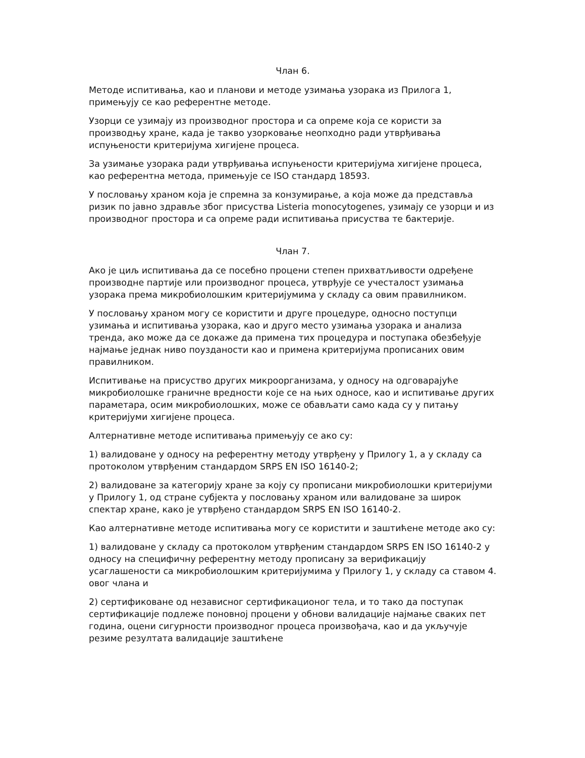Члан 6.
Методе испитивања, као и планови и методе узимања узорака из Прилога 1, примењују се као референтне методе.
Узорци се узимају из производног простора и са опреме која се користи за производњу хране, када је такво узорковање неопходно ради утврђивања испуњености критеријума хигијене процеса.
За узимање узорака ради утврђивања испуњености критеријума хигијене процеса, као референтна метода, примењује се ISO стандард 18593.
У пословању храном која је спремна за конзумирање, а која може да представља ризик по јавно здравље због присуства Listeria monocytogenes, узимају се узорци и из производног простора и са опреме ради испитивања присуства те бактерије.
Члан 7.
Ако је циљ испитивања да се посебно процени степен прихватљивости одређене производне партије или производног процеса, утврђује се учесталост узимања узорака према микробиолошким критеријумима у складу са овим правилником.
У пословању храном могу се користити и друге процедуре, односно поступци узимања и испитивања узорака, као и друго место узимања узорака и анализа тренда, ако може да се докаже да примена тих процедура и поступака обезбеђује најмање једнак ниво поузданости као и примена критеријума прописаних овим правилником.
Испитивање на присуство других микроорганизама, у односу на одговарајуће микробиолошке граничне вредности које се на њих односе, као и испитивање других параметара, осим микробиолошких, може се обављати само када су у питању критеријуми хигијене процеса.
Алтернативне методе испитивања примењују се ако су:
1) валидоване у односу на референтну методу утврђену у Прилогу 1, а у складу са протоколом утврђеним стандардом SRPS EN ISO 16140-2;
2) валидоване за категорију хране за коју су прописани микробиолошки критеријуми у Прилогу 1, од стране субјекта у пословању храном или валидоване за широк спектар хране, како је утврђено стандардом SRPS EN ISO 16140-2.
Као алтернативне методе испитивања могу се користити и заштићене методе ако су:
1) валидоване у складу са протоколом утврђеним стандардом SRPS EN ISO 16140-2 у односу на специфичну референтну методу прописану за верификацију усаглашености са микробиолошким критеријумима у Прилогу 1, у складу са ставом 4. овог члана и
2) сертификоване од независног сертификационог тела, и то тако да поступак сертификације подлеже поновној процени у обнови валидације најмање сваких пет година, оцени сигурности производног процеса произвођача, као и да укључује резиме резултата валидације заштићене